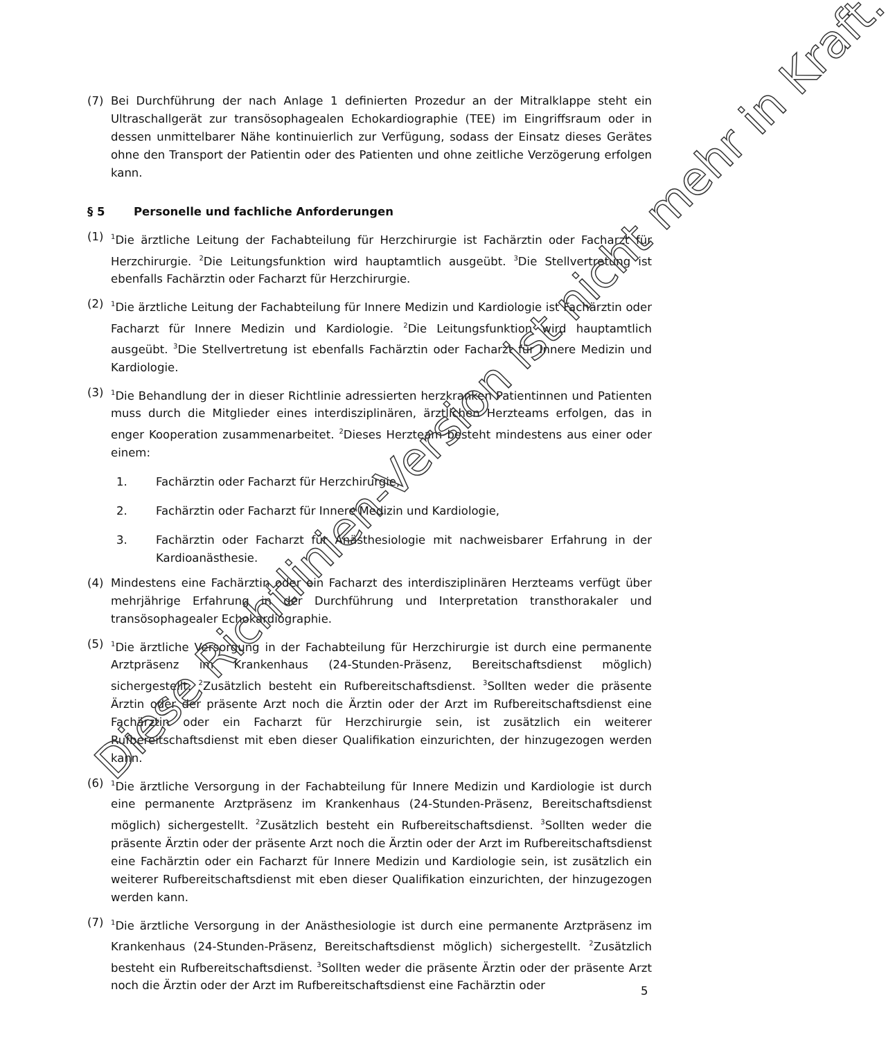(7) Bei Durchführung der nach Anlage 1 definierten Prozedur an der Mitralklappe steht ein Ultraschallgerät zur transösophagealen Echokardiographie (TEE) im Eingriffsraum oder in dessen unmittelbarer Nähe kontinuierlich zur Verfügung, sodass der Einsatz dieses Gerätes ohne den Transport der Patientin oder des Patienten und ohne zeitliche Verzögerung erfolgen kann.
§ 5 Personelle und fachliche Anforderungen
(1)
<sup>1</sup> Die ärztliche Leitung der Fachabteilung für Herzchirurgie ist Fachärztin oder Facharzt für Herzchirurgie. <sup>2</sup>Die Leitungsfunktion wird hauptamtlich ausgeübt. <sup>3</sup>Die Stellvertretung ist ebenfalls Fachärztin oder Facharzt für Herzchirurgie.
(2)
<sup>1</sup> Die ärztliche Leitung der Fachabteilung für Innere Medizin und Kardiologie ist Fachärztin oder Facharzt für Innere Medizin und Kardiologie. <sup>2</sup>Die Leitungsfunktion wird hauptamtlich ausgeübt. <sup>3</sup>Die Stellvertretung ist ebenfalls Fachärztin oder Facharzt für Innere Medizin und Kardiologie.
(3)
<sup>1</sup> Die Behandlung der in dieser Richtlinie adressierten herzkranken Patientinnen und Patienten muss durch die Mitglieder eines interdisziplinären, ärztlichen Herzteams erfolgen, das in enger Kooperation zusammenarbeitet. <sup>2</sup>Dieses Herzteam besteht mindestens aus einer oder einem:
1. Fachärztin oder Facharzt für Herzchirurgie,
2. Fachärztin oder Facharzt für Innere Medizin und Kardiologie,
3. Fachärztin oder Facharzt für Anästhesiologie mit nachweisbarer Erfahrung in der Kardioanästhesie.
(4) Mindestens eine Fachärztin oder ein Facharzt des interdisziplinären Herzteams verfügt über mehrjährige Erfahrung in der Durchführung und Interpretation transthorakaler und transösophagealer Echokardiographie.
(5)
<sup>1</sup> Die ärztliche Versorgung in der Fachabteilung für Herzchirurgie ist durch eine permanente Arztpräsenz im Krankenhaus (24-Stunden-Präsenz, Bereitschaftsdienst möglich) sichergestellt. <sup>2</sup>Zusätzlich besteht ein Rufbereitschaftsdienst. <sup>3</sup>Sollten weder die präsente Ärztin oder der präsente Arzt noch die Ärztin oder der Arzt im Rufbereitschaftsdienst eine Fachärztin oder ein Facharzt für Herzchirurgie sein, ist zusätzlich ein weiterer Rufbereitschaftsdienst mit eben dieser Qualifikation einzurichten, der hinzugezogen werden kann.
(6)
<sup>1</sup> Die ärztliche Versorgung in der Fachabteilung für Innere Medizin und Kardiologie ist durch eine permanente Arztpräsenz im Krankenhaus (24-Stunden-Präsenz, Bereitschaftsdienst möglich) sichergestellt. <sup>2</sup>Zusätzlich besteht ein Rufbereitschaftsdienst. <sup>3</sup>Sollten weder die präsente Ärztin oder der präsente Arzt noch die Ärztin oder der Arzt im Rufbereitschaftsdienst eine Fachärztin oder ein Facharzt für Innere Medizin und Kardiologie sein, ist zusätzlich ein weiterer Rufbereitschaftsdienst mit eben dieser Qualifikation einzurichten, der hinzugezogen werden kann.
(7)
<sup>1</sup> Die ärztliche Versorgung in der Anästhesiologie ist durch eine permanente Arztpräsenz im Krankenhaus (24-Stunden-Präsenz, Bereitschaftsdienst möglich) sichergestellt. <sup>2</sup>Zusätzlich besteht ein Rufbereitschaftsdienst. <sup>3</sup>Sollten weder die präsente Ärztin oder der präsente Arzt noch die Ärztin oder der Arzt im Rufbereitschaftsdienst eine Fachärztin oder
Diese Richtlinien-Version ist nicht mehr in Kraft.
5